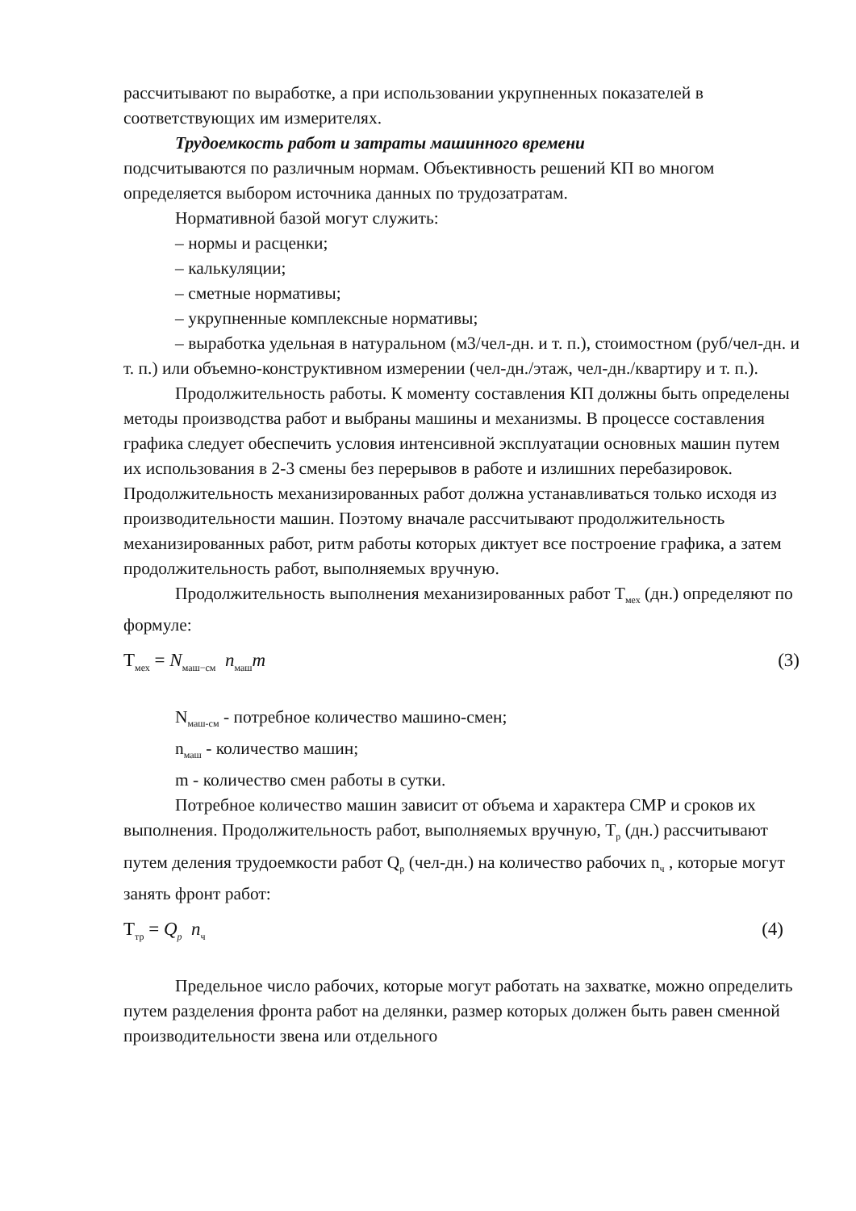рассчитывают по выработке, а при использовании укрупненных показателей в соответствующих им измерителях.
Трудоемкость работ и затраты машинного времени
подсчитываются по различным нормам. Объективность решений КП во многом определяется выбором источника данных по трудозатратам.
Нормативной базой могут служить:
– нормы и расценки;
– калькуляции;
– сметные нормативы;
– укрупненные комплексные нормативы;
– выработка удельная в натуральном (м3/чел-дн. и т. п.), стоимостном (руб/чел-дн. и т. п.) или объемно-конструктивном измерении (чел-дн./этаж, чел-дн./квартиру и т. п.).
Продолжительность работы. К моменту составления КП должны быть определены методы производства работ и выбраны машины и механизмы. В процессе составления графика следует обеспечить условия интенсивной эксплуатации основных машин путем их использования в 2-3 смены без перерывов в работе и излишних перебазировок. Продолжительность механизированных работ должна устанавливаться только исходя из производительности машин. Поэтому вначале рассчитывают продолжительность механизированных работ, ритм работы которых диктует все построение графика, а затем продолжительность работ, выполняемых вручную.
Продолжительность выполнения механизированных работ Т<sub>мех</sub> (дн.) определяют по формуле:
Т<sub>мех</sub> = N<sub>маш−см</sub> n<sub>маш</sub>m (3)
N<sub>маш-см</sub> - потребное количество машино-смен;
n<sub>маш</sub> - количество машин;
m - количество смен работы в сутки.
Потребное количество машин зависит от объема и характера СМР и сроков их выполнения. Продолжительность работ, выполняемых вручную, Т<sub>р</sub> (дн.) рассчитывают путем деления трудоемкости работ Q<sub>р</sub> (чел-дн.) на количество рабочих n<sub>ч</sub> , которые могут занять фронт работ:
Т<sub>тр</sub> = Q<sub>p</sub> n<sub>ч</sub> (4)
Предельное число рабочих, которые могут работать на захватке, можно определить путем разделения фронта работ на делянки, размер которых должен быть равен сменной производительности звена или отдельного